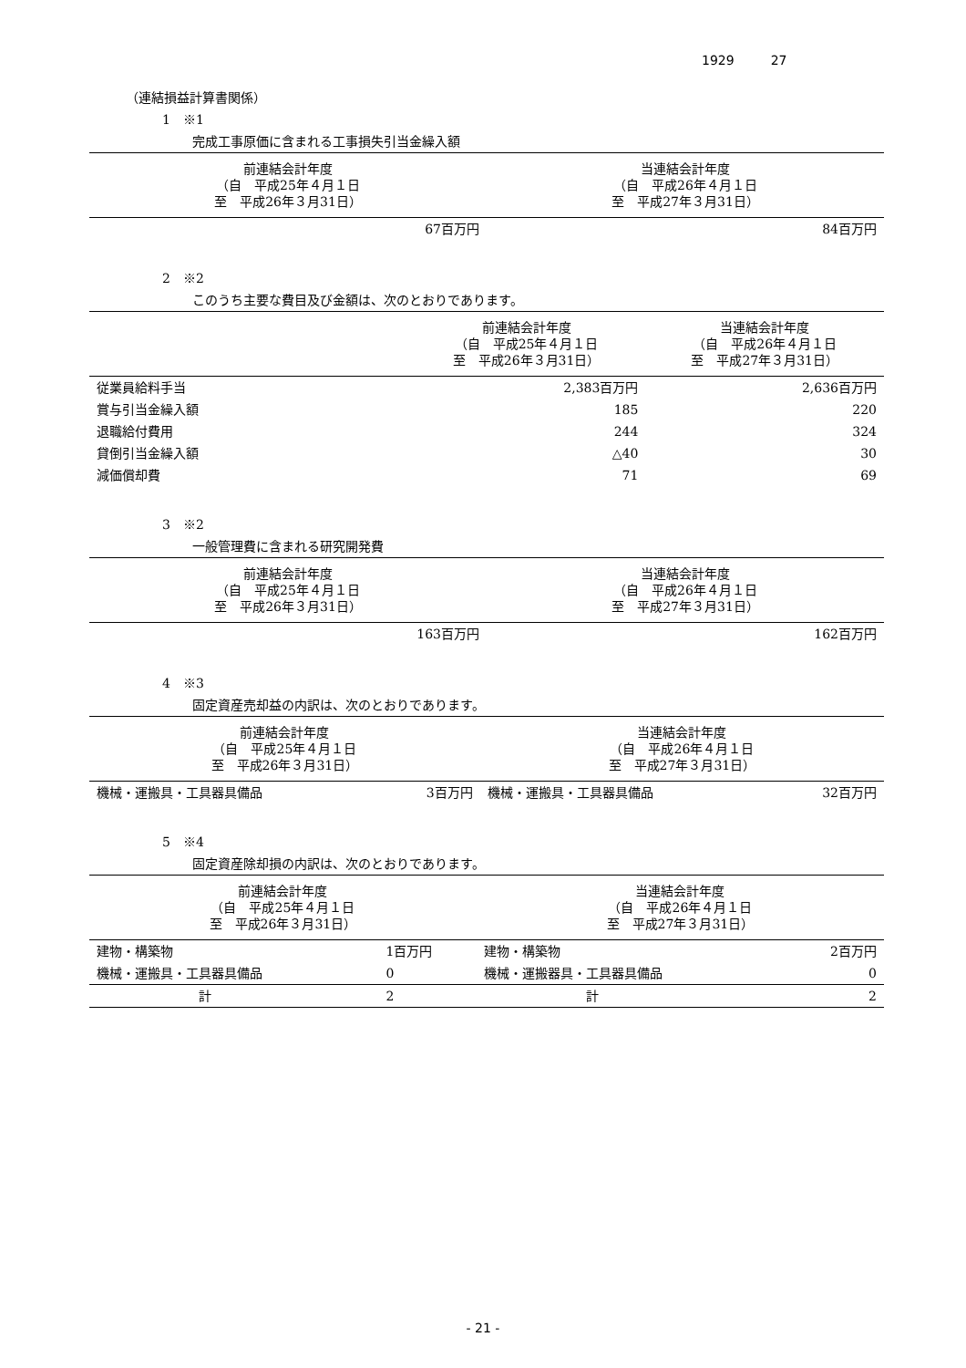1929 27
（連結損益計算書関係）
1　※1
完成工事原価に含まれる工事損失引当金繰入額
| 前連結会計年度 （自 平成25年４月１日 至 平成26年３月31日） | 当連結会計年度 （自 平成26年４月１日 至 平成27年３月31日） |
| --- | --- |
| 67百万円 | 84百万円 |
2　※2
このうち主要な費目及び金額は、次のとおりであります。
| | 前連結会計年度 （自 平成25年４月１日 至 平成26年３月31日） | 当連結会計年度 （自 平成26年４月１日 至 平成27年３月31日） |
| --- | --- | --- |
| 従業員給料手当 | 2,383百万円 | 2,636百万円 |
| 賞与引当金繰入額 | 185 | 220 |
| 退職給付費用 | 244 | 324 |
| 貸倒引当金繰入額 | △40 | 30 |
| 減価償却費 | 71 | 69 |
3　※2
一般管理費に含まれる研究開発費
| 前連結会計年度 （自 平成25年４月１日 至 平成26年３月31日） | 当連結会計年度 （自 平成26年４月１日 至 平成27年３月31日） |
| --- | --- |
| 163百万円 | 162百万円 |
4　※3
固定資産売却益の内訳は、次のとおりであります。
| 前連結会計年度 （自 平成25年４月１日 至 平成26年３月31日） | | 当連結会計年度 （自 平成26年４月１日 至 平成27年３月31日） | |
| --- | --- | --- | --- |
| 機械・運搬具・工具器具備品 | 3百万円 | 機械・運搬具・工具器具備品 | 32百万円 |
5　※4
固定資産除却損の内訳は、次のとおりであります。
| 前連結会計年度 （自 平成25年４月１日 至 平成26年３月31日） | | 当連結会計年度 （自 平成26年４月１日 至 平成27年３月31日） | |
| --- | --- | --- | --- |
| 建物・構築物 | 1百万円 | 建物・構築物 | 2百万円 |
| 機械・運搬具・工具器具備品 | 0 | 機械・運搬器具・工具器具備品 | 0 |
| 計 | 2 | 計 | 2 |
- 21 -